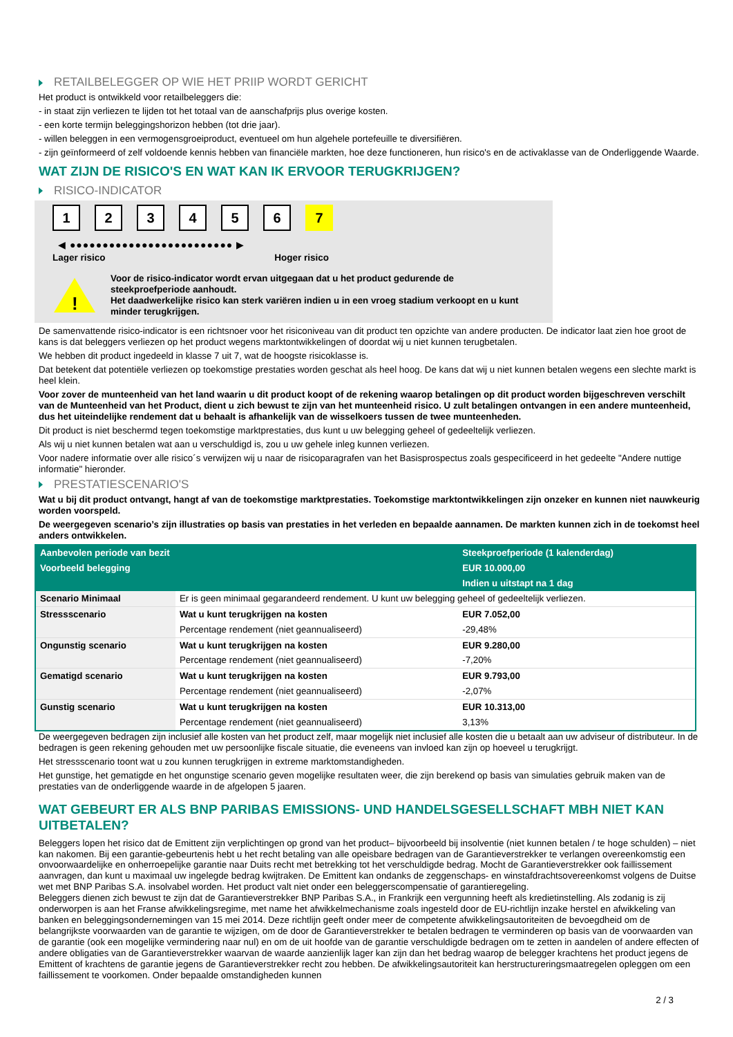RETAILBELEGGER OP WIE HET PRIIP WORDT GERICHT
Het product is ontwikkeld voor retailbeleggers die:
- in staat zijn verliezen te lijden tot het totaal van de aanschafprijs plus overige kosten.
- een korte termijn beleggingshorizon hebben (tot drie jaar).
- willen beleggen in een vermogensgroeiproduct, eventueel om hun algehele portefeuille te diversifiëren.
- zijn geïnformeerd of zelf voldoende kennis hebben van financiële markten, hoe deze functioneren, hun risico's en de activaklasse van de Onderliggende Waarde.
WAT ZIJN DE RISICO'S EN WAT KAN IK ERVOOR TERUGKRIJGEN?
RISICO-INDICATOR
1 2 3 4 5 6 7
◀ ●●●●●●●●●●●●●●●●●●●●●●●●● ▶
Lager risico Hoger risico
!
Voor de risico-indicator wordt ervan uitgegaan dat u het product gedurende de steekproefperiode aanhoudt.
Het daadwerkelijke risico kan sterk variëren indien u in een vroeg stadium verkoopt en u kunt minder terugkrijgen.
De samenvattende risico-indicator is een richtsnoer voor het risiconiveau van dit product ten opzichte van andere producten. De indicator laat zien hoe groot de kans is dat beleggers verliezen op het product wegens marktontwikkelingen of doordat wij u niet kunnen terugbetalen.
We hebben dit product ingedeeld in klasse 7 uit 7, wat de hoogste risicoklasse is.
Dat betekent dat potentiële verliezen op toekomstige prestaties worden geschat als heel hoog. De kans dat wij u niet kunnen betalen wegens een slechte markt is heel klein.
Voor zover de munteenheid van het land waarin u dit product koopt of de rekening waarop betalingen op dit product worden bijgeschreven verschilt van de Munteenheid van het Product, dient u zich bewust te zijn van het munteenheid risico. U zult betalingen ontvangen in een andere munteenheid, dus het uiteindelijke rendement dat u behaalt is afhankelijk van de wisselkoers tussen de twee munteenheden.
Dit product is niet beschermd tegen toekomstige marktprestaties, dus kunt u uw belegging geheel of gedeeltelijk verliezen.
Als wij u niet kunnen betalen wat aan u verschuldigd is, zou u uw gehele inleg kunnen verliezen.
Voor nadere informatie over alle risico´s verwijzen wij u naar de risicoparagrafen van het Basisprospectus zoals gespecificeerd in het gedeelte "Andere nuttige informatie" hieronder.
PRESTATIESCENARIO'S
Wat u bij dit product ontvangt, hangt af van de toekomstige marktprestaties. Toekomstige marktontwikkelingen zijn onzeker en kunnen niet nauwkeurig worden voorspeld.
De weergegeven scenario’s zijn illustraties op basis van prestaties in het verleden en bepaalde aannamen. De markten kunnen zich in de toekomst heel anders ontwikkelen.
| Aanbevolen periode van bezit | | Steekproefperiode (1 kalenderdag) |
| Voorbeeld belegging | | EUR 10.000,00 |
| | | Indien u uitstapt na 1 dag |
| Scenario Minimaal | Er is geen minimaal gegarandeerd rendement. U kunt uw belegging geheel of gedeeltelijk verliezen. | |
| Stressscenario | Wat u kunt terugkrijgen na kosten | EUR 7.052,00 |
| | Percentage rendement (niet geannualiseerd) | -29,48% |
| Ongunstig scenario | Wat u kunt terugkrijgen na kosten | EUR 9.280,00 |
| | Percentage rendement (niet geannualiseerd) | -7,20% |
| Gematigd scenario | Wat u kunt terugkrijgen na kosten | EUR 9.793,00 |
| | Percentage rendement (niet geannualiseerd) | -2,07% |
| Gunstig scenario | Wat u kunt terugkrijgen na kosten | EUR 10.313,00 |
| | Percentage rendement (niet geannualiseerd) | 3,13% |
De weergegeven bedragen zijn inclusief alle kosten van het product zelf, maar mogelijk niet inclusief alle kosten die u betaalt aan uw adviseur of distributeur. In de bedragen is geen rekening gehouden met uw persoonlijke fiscale situatie, die eveneens van invloed kan zijn op hoeveel u terugkrijgt.
Het stressscenario toont wat u zou kunnen terugkrijgen in extreme marktomstandigheden.
Het gunstige, het gematigde en het ongunstige scenario geven mogelijke resultaten weer, die zijn berekend op basis van simulaties gebruik maken van de prestaties van de onderliggende waarde in de afgelopen 5 jaaren.
WAT GEBEURT ER ALS BNP PARIBAS EMISSIONS- UND HANDELSGESELLSCHAFT MBH NIET KAN UITBETALEN?
Beleggers lopen het risico dat de Emittent zijn verplichtingen op grond van het product– bijvoorbeeld bij insolventie (niet kunnen betalen / te hoge schulden) – niet kan nakomen. Bij een garantie-gebeurtenis hebt u het recht betaling van alle opeisbare bedragen van de Garantieverstrekker te verlangen overeenkomstig een onvoorwaardelijke en onherroepelijke garantie naar Duits recht met betrekking tot het verschuldigde bedrag. Mocht de Garantieverstrekker ook faillissement aanvragen, dan kunt u maximaal uw ingelegde bedrag kwijtraken. De Emittent kan ondanks de zeggenschaps- en winstafdrachtsovereenkomst volgens de Duitse wet met BNP Paribas S.A. insolvabel worden. Het product valt niet onder een beleggerscompensatie of garantieregeling.
Beleggers dienen zich bewust te zijn dat de Garantieverstrekker BNP Paribas S.A., in Frankrijk een vergunning heeft als kredietinstelling. Als zodanig is zij onderworpen is aan het Franse afwikkelingsregime, met name het afwikkelmechanisme zoals ingesteld door de EU-richtlijn inzake herstel en afwikkeling van banken en beleggingsondernemingen van 15 mei 2014. Deze richtlijn geeft onder meer de competente afwikkelingsautoriteiten de bevoegdheid om de belangrijkste voorwaarden van de garantie te wijzigen, om de door de Garantieverstrekker te betalen bedragen te verminderen op basis van de voorwaarden van de garantie (ook een mogelijke vermindering naar nul) en om de uit hoofde van de garantie verschuldigde bedragen om te zetten in aandelen of andere effecten of andere obligaties van de Garantieverstrekker waarvan de waarde aanzienlijk lager kan zijn dan het bedrag waarop de belegger krachtens het product jegens de Emittent of krachtens de garantie jegens de Garantieverstrekker recht zou hebben. De afwikkelingsautoriteit kan herstructureringsmaatregelen opleggen om een faillissement te voorkomen. Onder bepaalde omstandigheden kunnen
2 / 3